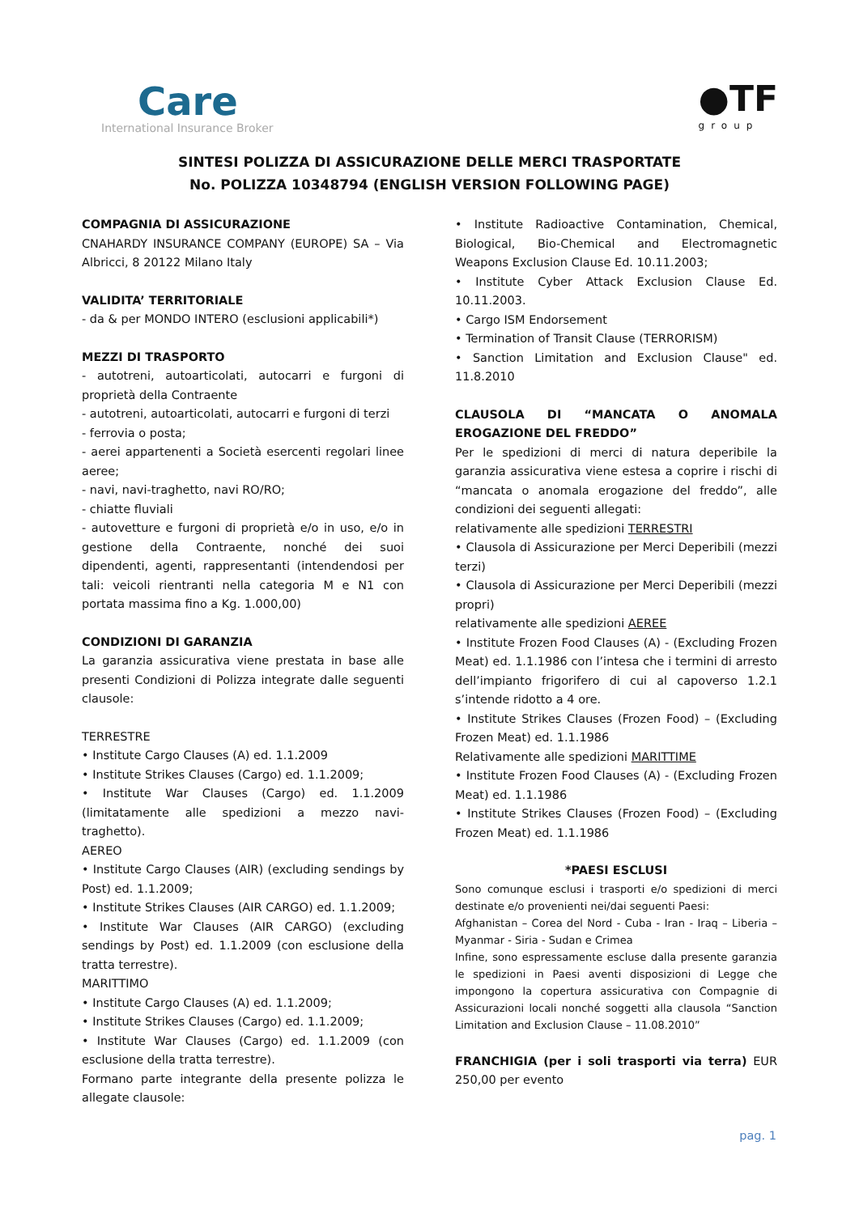Care
International Insurance Broker
●TF
group
SINTESI POLIZZA DI ASSICURAZIONE DELLE MERCI TRASPORTATE
No. POLIZZA 10348794 (ENGLISH VERSION FOLLOWING PAGE)
COMPAGNIA DI ASSICURAZIONE
CNAHARDY INSURANCE COMPANY (EUROPE) SA – Via Albricci, 8 20122 Milano Italy
VALIDITA’ TERRITORIALE
- da & per MONDO INTERO (esclusioni applicabili*)
MEZZI DI TRASPORTO
- autotreni, autoarticolati, autocarri e furgoni di proprietà della Contraente
- autotreni, autoarticolati, autocarri e furgoni di terzi
- ferrovia o posta;
- aerei appartenenti a Società esercenti regolari linee aeree;
- navi, navi-traghetto, navi RO/RO;
- chiatte fluviali
- autovetture e furgoni di proprietà e/o in uso, e/o in gestione della Contraente, nonché dei suoi dipendenti, agenti, rappresentanti (intendendosi per tali: veicoli rientranti nella categoria M e N1 con portata massima fino a Kg. 1.000,00)
CONDIZIONI DI GARANZIA
La garanzia assicurativa viene prestata in base alle presenti Condizioni di Polizza integrate dalle seguenti clausole:
TERRESTRE
• Institute Cargo Clauses (A) ed. 1.1.2009
• Institute Strikes Clauses (Cargo) ed. 1.1.2009;
• Institute War Clauses (Cargo) ed. 1.1.2009 (limitatamente alle spedizioni a mezzo navi-traghetto).
AEREO
• Institute Cargo Clauses (AIR) (excluding sendings by Post) ed. 1.1.2009;
• Institute Strikes Clauses (AIR CARGO) ed. 1.1.2009;
• Institute War Clauses (AIR CARGO) (excluding sendings by Post) ed. 1.1.2009 (con esclusione della tratta terrestre).
MARITTIMO
• Institute Cargo Clauses (A) ed. 1.1.2009;
• Institute Strikes Clauses (Cargo) ed. 1.1.2009;
• Institute War Clauses (Cargo) ed. 1.1.2009 (con esclusione della tratta terrestre).
Formano parte integrante della presente polizza le allegate clausole:
• Institute Radioactive Contamination, Chemical, Biological, Bio-Chemical and Electromagnetic Weapons Exclusion Clause Ed. 10.11.2003;
• Institute Cyber Attack Exclusion Clause Ed. 10.11.2003.
• Cargo ISM Endorsement
• Termination of Transit Clause (TERRORISM)
• Sanction Limitation and Exclusion Clause" ed. 11.8.2010
CLAUSOLA DI “MANCATA O ANOMALA EROGAZIONE DEL FREDDO”
Per le spedizioni di merci di natura deperibile la garanzia assicurativa viene estesa a coprire i rischi di “mancata o anomala erogazione del freddo”, alle condizioni dei seguenti allegati:
relativamente alle spedizioni TERRESTRI
• Clausola di Assicurazione per Merci Deperibili (mezzi terzi)
• Clausola di Assicurazione per Merci Deperibili (mezzi propri)
relativamente alle spedizioni AEREE
• Institute Frozen Food Clauses (A) - (Excluding Frozen Meat) ed. 1.1.1986 con l’intesa che i termini di arresto dell’impianto frigorifero di cui al capoverso 1.2.1 s’intende ridotto a 4 ore.
• Institute Strikes Clauses (Frozen Food) – (Excluding Frozen Meat) ed. 1.1.1986
Relativamente alle spedizioni MARITTIME
• Institute Frozen Food Clauses (A) - (Excluding Frozen Meat) ed. 1.1.1986
• Institute Strikes Clauses (Frozen Food) – (Excluding Frozen Meat) ed. 1.1.1986
*PAESI ESCLUSI
Sono comunque esclusi i trasporti e/o spedizioni di merci destinate e/o provenienti nei/dai seguenti Paesi:
Afghanistan – Corea del Nord - Cuba - Iran - Iraq – Liberia – Myanmar - Siria - Sudan e Crimea
Infine, sono espressamente escluse dalla presente garanzia le spedizioni in Paesi aventi disposizioni di Legge che impongono la copertura assicurativa con Compagnie di Assicurazioni locali nonché soggetti alla clausola “Sanction Limitation and Exclusion Clause – 11.08.2010”
FRANCHIGIA (per i soli trasporti via terra) EUR 250,00 per evento
pag. 1